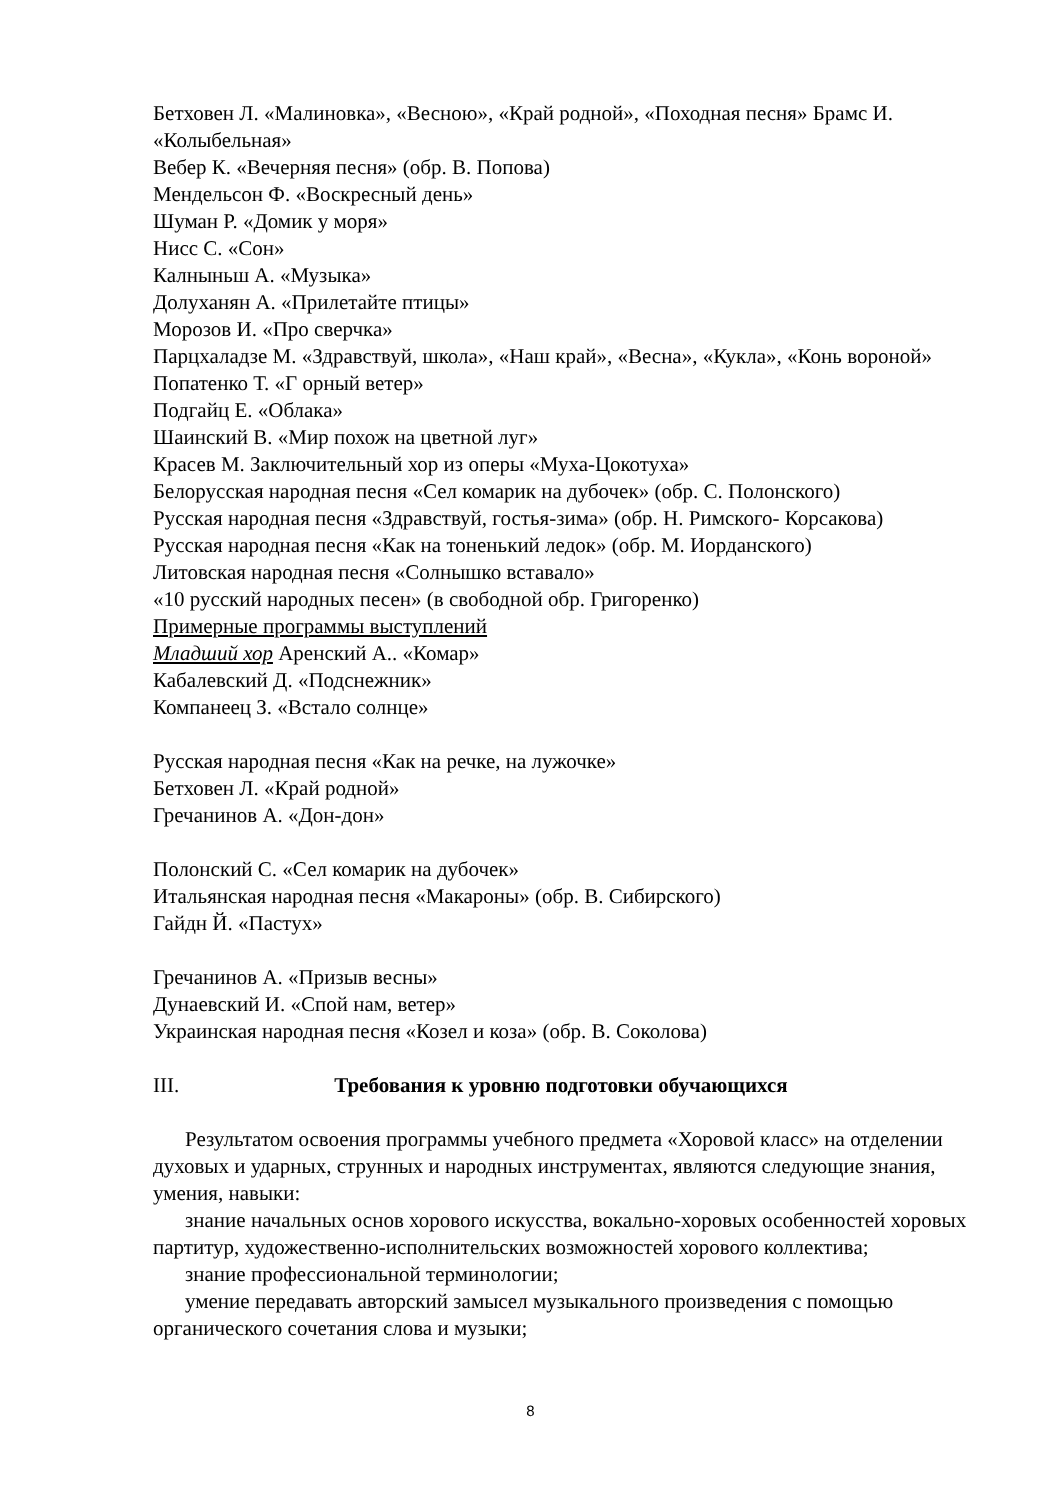Бетховен Л. «Малиновка», «Весною», «Край родной», «Походная песня» Брамс И. «Колыбельная»
Вебер К. «Вечерняя песня» (обр. В. Попова)
Мендельсон Ф. «Воскресный день»
Шуман Р. «Домик у моря»
Нисс С. «Сон»
Калныньш А. «Музыка»
Долуханян А. «Прилетайте птицы»
Морозов И. «Про сверчка»
Парцхаладзе М. «Здравствуй, школа», «Наш край», «Весна», «Кукла», «Конь вороной»
Попатенко Т. «Г орный ветер»
Подгайц Е. «Облака»
Шаинский В. «Мир похож на цветной луг»
Красев М. Заключительный хор из оперы «Муха-Цокотуха»
Белорусская народная песня «Сел комарик на дубочек» (обр. С. Полонского)
Русская народная песня «Здравствуй, гостья-зима» (обр. Н. Римского- Корсакова)
Русская народная песня «Как на тоненький ледок» (обр. М. Иорданского)
Литовская народная песня «Солнышко вставало»
«10 русский народных песен» (в свободной обр. Григоренко)
Примерные программы выступлений
Младший хор Аренский А.. «Комар»
Кабалевский Д. «Подснежник»
Компанеец З. «Встало солнце»
Русская народная песня «Как на речке, на лужочке»
Бетховен Л. «Край родной»
Гречанинов А. «Дон-дон»
Полонский С. «Сел комарик на дубочек»
Итальянская народная песня «Макароны» (обр. В. Сибирского)
Гайдн Й. «Пастух»
Гречанинов А. «Призыв весны»
Дунаевский И. «Спой нам, ветер»
Украинская народная песня «Козел и коза» (обр. В. Соколова)
III. Требования к уровню подготовки обучающихся
Результатом освоения программы учебного предмета «Хоровой класс» на отделении духовых и ударных, струнных и народных инструментах, являются следующие знания, умения, навыки:
знание начальных основ хорового искусства, вокально-хоровых особенностей хоровых партитур, художественно-исполнительских возможностей хорового коллектива;
знание профессиональной терминологии;
умение передавать авторский замысел музыкального произведения с помощью органического сочетания слова и музыки;
8